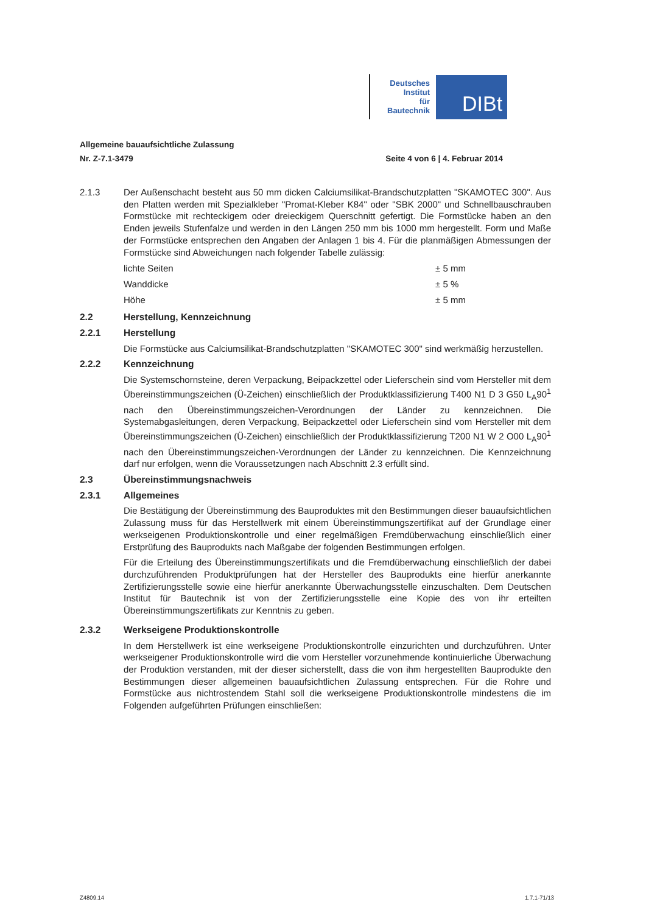Deutsches
Institut
für
Bautechnik
DIBt
Allgemeine bauaufsichtliche Zulassung
Nr. Z-7.1-3479 Seite 4 von 6 | 4. Februar 2014
2.1.3 Der Außenschacht besteht aus 50 mm dicken Calciumsilikat-Brandschutzplatten "SKAMOTEC 300". Aus den Platten werden mit Spezialkleber "Promat-Kleber K84" oder "SBK 2000" und Schnellbauschrauben Formstücke mit rechteckigem oder dreieckigem Querschnitt gefertigt. Die Formstücke haben an den Enden jeweils Stufenfalze und werden in den Längen 250 mm bis 1000 mm hergestellt. Form und Maße der Formstücke entsprechen den Angaben der Anlagen 1 bis 4. Für die planmäßigen Abmessungen der Formstücke sind Abweichungen nach folgender Tabelle zulässig:
| lichte Seiten | ± 5 mm |
| Wanddicke | ± 5 % |
| Höhe | ± 5 mm |
2.2 Herstellung, Kennzeichnung
2.2.1 Herstellung
Die Formstücke aus Calciumsilikat-Brandschutzplatten "SKAMOTEC 300" sind werkmäßig herzustellen.
2.2.2 Kennzeichnung
Die Systemschornsteine, deren Verpackung, Beipackzettel oder Lieferschein sind vom Hersteller mit dem Übereinstimmungszeichen (Ü-Zeichen) einschließlich der Produktklassifizierung T400 N1 D 3 G50 L<sub>A</sub>90<sup>1</sup> nach den Übereinstimmungszeichen-Verordnungen der Länder zu kennzeichnen. Die Systemabgasleitungen, deren Verpackung, Beipackzettel oder Lieferschein sind vom Hersteller mit dem Übereinstimmungszeichen (Ü-Zeichen) einschließlich der Produktklassifizierung T200 N1 W 2 O00 L<sub>A</sub>90<sup>1</sup> nach den Übereinstimmungszeichen-Verordnungen der Länder zu kennzeichnen. Die Kennzeichnung darf nur erfolgen, wenn die Voraussetzungen nach Abschnitt 2.3 erfüllt sind.
2.3 Übereinstimmungsnachweis
2.3.1 Allgemeines
Die Bestätigung der Übereinstimmung des Bauproduktes mit den Bestimmungen dieser bauaufsichtlichen Zulassung muss für das Herstellwerk mit einem Übereinstimmungszertifikat auf der Grundlage einer werkseigenen Produktionskontrolle und einer regelmäßigen Fremdüberwachung einschließlich einer Erstprüfung des Bauprodukts nach Maßgabe der folgenden Bestimmungen erfolgen.
Für die Erteilung des Übereinstimmungszertifikats und die Fremdüberwachung einschließlich der dabei durchzuführenden Produktprüfungen hat der Hersteller des Bauprodukts eine hierfür anerkannte Zertifizierungsstelle sowie eine hierfür anerkannte Überwachungsstelle einzuschalten. Dem Deutschen Institut für Bautechnik ist von der Zertifizierungsstelle eine Kopie des von ihr erteilten Übereinstimmungszertifikats zur Kenntnis zu geben.
2.3.2 Werkseigene Produktionskontrolle
In dem Herstellwerk ist eine werkseigene Produktionskontrolle einzurichten und durchzuführen. Unter werkseigener Produktionskontrolle wird die vom Hersteller vorzunehmende kontinuierliche Überwachung der Produktion verstanden, mit der dieser sicherstellt, dass die von ihm hergestellten Bauprodukte den Bestimmungen dieser allgemeinen bauaufsichtlichen Zulassung entsprechen. Für die Rohre und Formstücke aus nichtrostendem Stahl soll die werkseigene Produktionskontrolle mindestens die im Folgenden aufgeführten Prüfungen einschließen:
Z4809.14 1.7.1-71/13